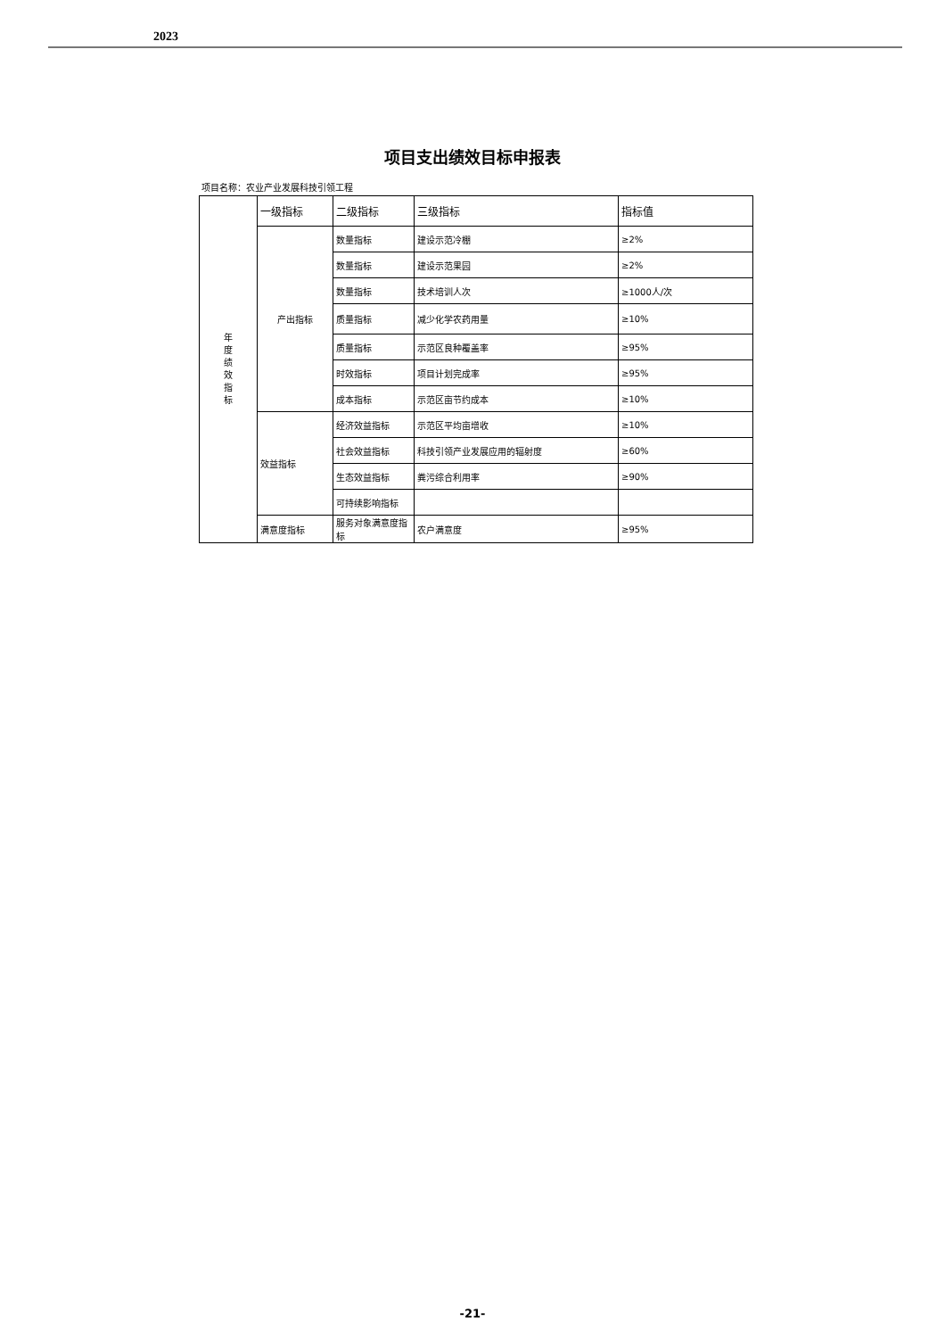2023
项目支出绩效目标申报表
项目名称：农业产业发展科技引领工程
| 年 度 绩 效 指 标 | 一级指标 | 二级指标 | 三级指标 | 指标值 |
| | 产出指标 | 数量指标 | 建设示范冷棚 | ≥2% |
| | | 数量指标 | 建设示范果园 | ≥2% |
| | | 数量指标 | 技术培训人次 | ≥1000人/次 |
| | | 质量指标 | 减少化学农药用量 | ≥10% |
| | | 质量指标 | 示范区良种覆盖率 | ≥95% |
| | | 时效指标 | 项目计划完成率 | ≥95% |
| | | 成本指标 | 示范区亩节约成本 | ≥10% |
| | 效益指标 | 经济效益指标 | 示范区平均亩增收 | ≥10% |
| | | 社会效益指标 | 科技引领产业发展应用的辐射度 | ≥60% |
| | | 生态效益指标 | 粪污综合利用率 | ≥90% |
| | | 可持续影响指标 | | |
| | 满意度指标 | 服务对象满意度指标 | 农户满意度 | ≥95% |
-21-